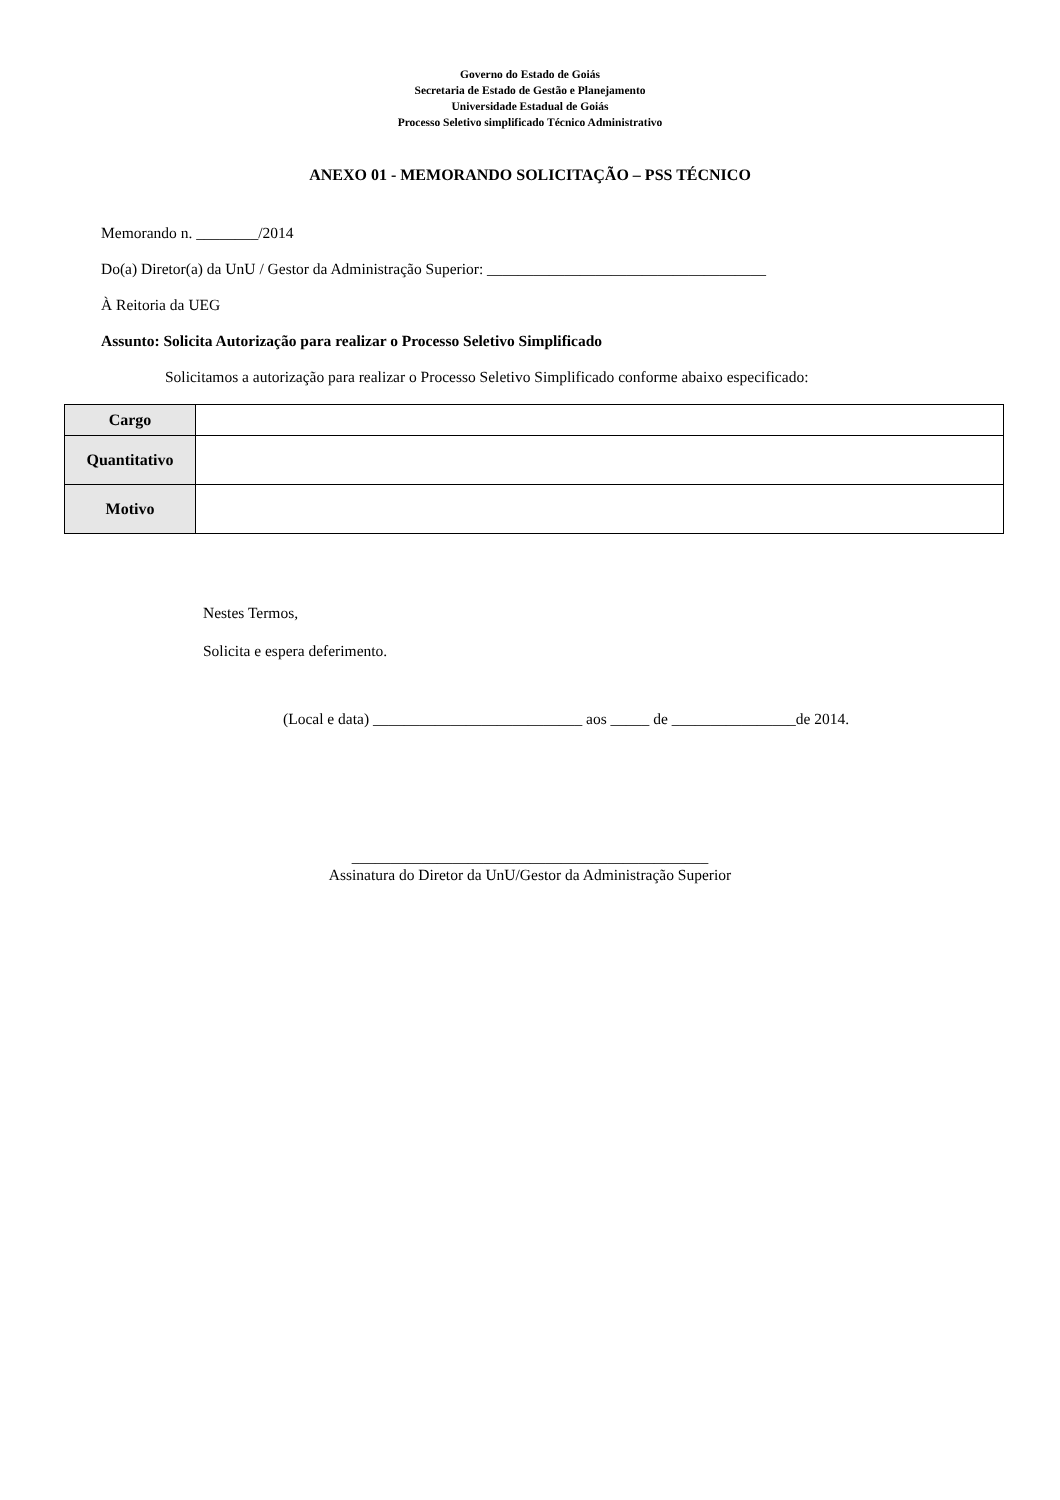Governo do Estado de Goiás
Secretaria de Estado de Gestão e Planejamento
Universidade Estadual de Goiás
Processo Seletivo simplificado Técnico Administrativo
ANEXO 01 - MEMORANDO SOLICITAÇÃO – PSS TÉCNICO
Memorando n. ________/2014
Do(a) Diretor(a) da UnU / Gestor da Administração Superior: ____________________________________
À Reitoria da UEG
Assunto: Solicita Autorização para realizar o Processo Seletivo Simplificado
Solicitamos a autorização para realizar o Processo Seletivo Simplificado conforme abaixo especificado:
| Cargo | |
| Quantitativo | |
| Motivo | |
Nestes Termos,
Solicita e espera deferimento.
(Local e data) ___________________________ aos _____ de ________________de 2014.
______________________________________________
Assinatura do Diretor da UnU/Gestor da Administração Superior